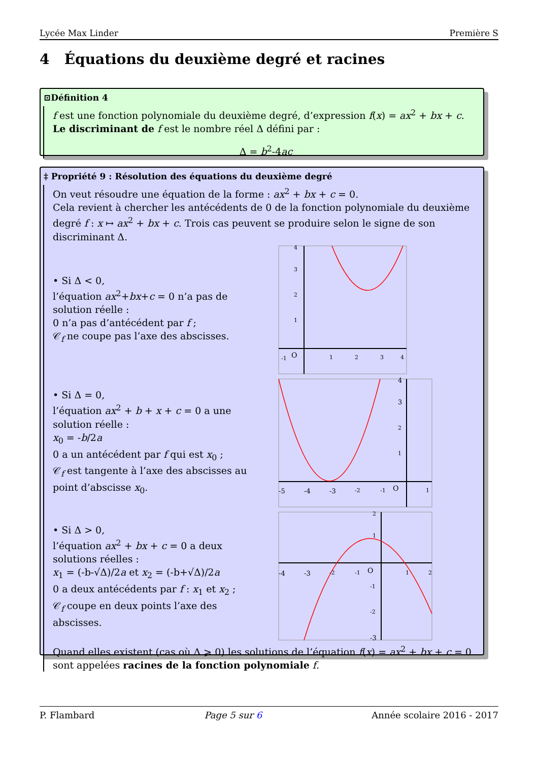Lycée Max Linder Première S
4 Équations du deuxième degré et racines
⊡Définition 4
f est une fonction polynomiale du deuxième degré, d’expression f(x) = ax<sup>2</sup> + bx + c.
Le discriminant de f est le nombre réel Δ défini par :
Δ = b<sup>2</sup>-4ac
‡ Propriété 9 : Résolution des équations du deuxième degré
On veut résoudre une équation de la forme : ax<sup>2</sup> + bx + c = 0.
Cela revient à chercher les antécédents de 0 de la fonction polynomiale du deuxième degré f : x ↦ ax<sup>2</sup> + bx + c. Trois cas peuvent se produire selon le signe de son discriminant Δ.
• Si Δ < 0,
l’équation ax<sup>2</sup>+bx+c = 0 n’a pas de solution réelle :
0 n’a pas d’antécédent par f ;
𝒞<sub>f</sub> ne coupe pas l’axe des abscisses.
O
-1
1
2
3
4
1
2
3
4
• Si Δ = 0,
l’équation ax<sup>2</sup> + b + x + c = 0 a une solution réelle :
x<sub>0</sub> = -b/2a
0 a un antécédent par f qui est x<sub>0</sub> ;
𝒞<sub>f</sub> est tangente à l’axe des abscisses au point d’abscisse x<sub>0</sub>.
O
-5
-4
-3
-2
-1
1
1
2
3
4
• Si Δ > 0,
l’équation ax<sup>2</sup> + bx + c = 0 a deux solutions réelles :
x<sub>1</sub> = (-b-√Δ)/2a et x<sub>2</sub> = (-b+√Δ)/2a
0 a deux antécédents par f : x<sub>1</sub> et x<sub>2</sub> ;
𝒞<sub>f</sub> coupe en deux points l’axe des abscisses.
O
-4
-3
-2
-1
1
2
1
2
-1
-2
-3
Quand elles existent (cas où Δ ⩾ 0) les solutions de l’équation f(x) = ax<sup>2</sup> + bx + c = 0 sont appelées racines de la fonction polynomiale f.
P. Flambard Page 5 sur 6 Année scolaire 2016 - 2017